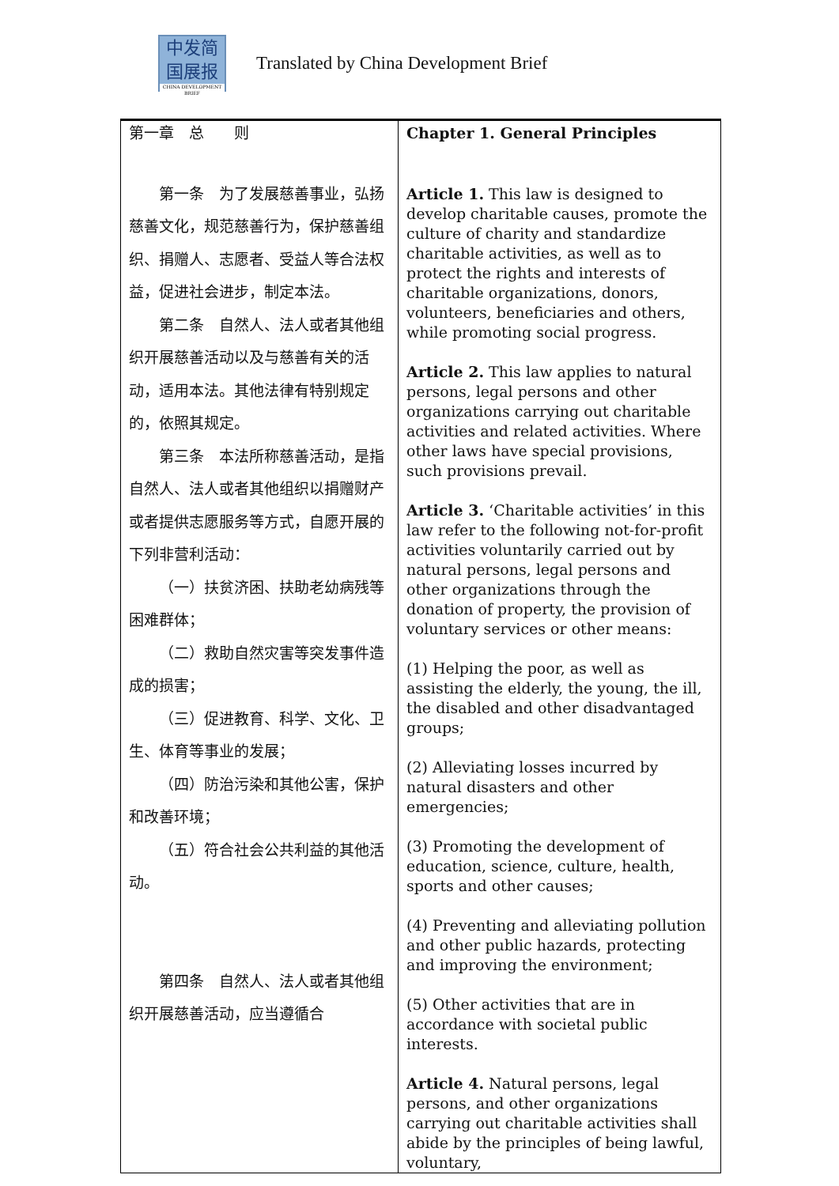中发简
国展报
CHINA DEVELOPMENT BRIEF
Translated by China Development Brief
| 第一章 总 则 第一条 为了发展慈善事业，弘扬慈善文化，规范慈善行为，保护慈善组织、捐赠人、志愿者、受益人等合法权益，促进社会进步，制定本法。 第二条 自然人、法人或者其他组织开展慈善活动以及与慈善有关的活动，适用本法。其他法律有特别规定的，依照其规定。 第三条 本法所称慈善活动，是指自然人、法人或者其他组织以捐赠财产或者提供志愿服务等方式，自愿开展的下列非营利活动： （一）扶贫济困、扶助老幼病残等困难群体； （二）救助自然灾害等突发事件造成的损害； （三）促进教育、科学、文化、卫生、体育等事业的发展； （四）防治污染和其他公害，保护和改善环境； （五）符合社会公共利益的其他活动。 第四条 自然人、法人或者其他组织开展慈善活动，应当遵循合 | Chapter 1. General Principles Article 1. This law is designed to develop charitable causes, promote the culture of charity and standardize charitable activities, as well as to protect the rights and interests of charitable organizations, donors, volunteers, beneficiaries and others, while promoting social progress. Article 2. This law applies to natural persons, legal persons and other organizations carrying out charitable activities and related activities. Where other laws have special provisions, such provisions prevail. Article 3. ‘Charitable activities’ in this law refer to the following not-for-profit activities voluntarily carried out by natural persons, legal persons and other organizations through the donation of property, the provision of voluntary services or other means: (1) Helping the poor, as well as assisting the elderly, the young, the ill, the disabled and other disadvantaged groups; (2) Alleviating losses incurred by natural disasters and other emergencies; (3) Promoting the development of education, science, culture, health, sports and other causes; (4) Preventing and alleviating pollution and other public hazards, protecting and improving the environment; (5) Other activities that are in accordance with societal public interests. Article 4. Natural persons, legal persons, and other organizations carrying out charitable activities shall abide by the principles of being lawful, voluntary, |